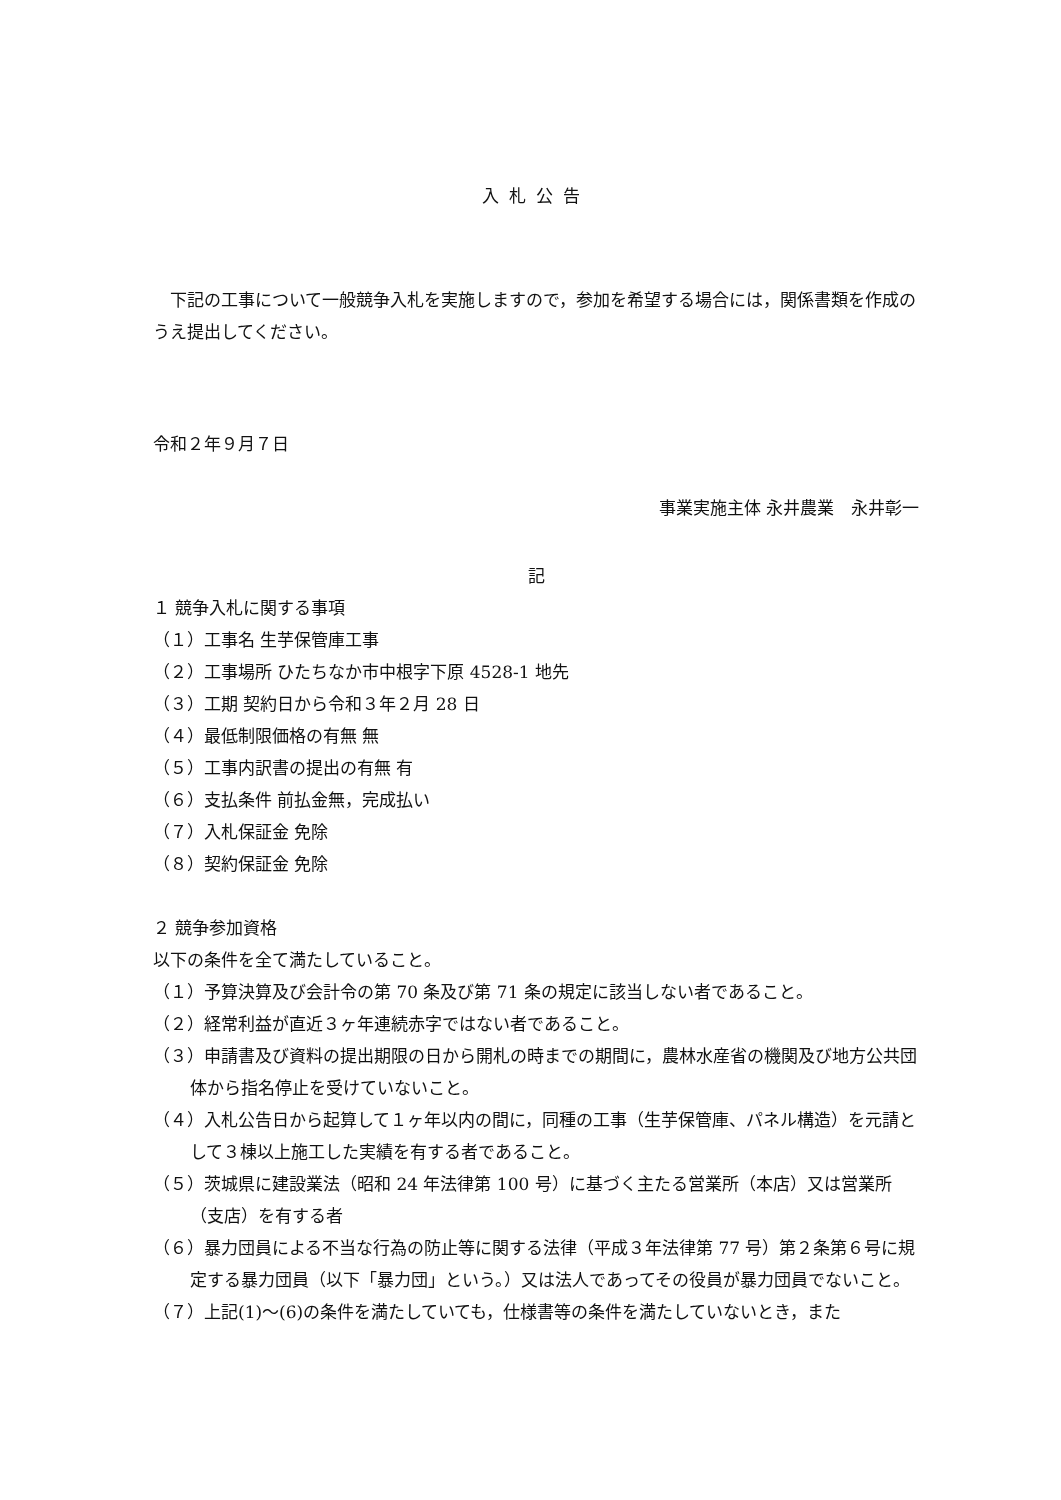入札公告
　下記の工事について一般競争入札を実施しますので，参加を希望する場合には，関係書類を作成のうえ提出してください。
令和２年９月７日
事業実施主体 永井農業　永井彰一
記
１ 競争入札に関する事項
（１）工事名 生芋保管庫工事
（２）工事場所 ひたちなか市中根字下原 4528-1 地先
（３）工期 契約日から令和３年２月 28 日
（４）最低制限価格の有無 無
（５）工事内訳書の提出の有無 有
（６）支払条件 前払金無，完成払い
（７）入札保証金 免除
（８）契約保証金 免除
２ 競争参加資格
以下の条件を全て満たしていること。
（１）予算決算及び会計令の第 70 条及び第 71 条の規定に該当しない者であること。
（２）経常利益が直近３ヶ年連続赤字ではない者であること。
（３）申請書及び資料の提出期限の日から開札の時までの期間に，農林水産省の機関及び地方公共団体から指名停止を受けていないこと。
（４）入札公告日から起算して１ヶ年以内の間に，同種の工事（生芋保管庫、パネル構造）を元請として３棟以上施工した実績を有する者であること。
（５）茨城県に建設業法（昭和 24 年法律第 100 号）に基づく主たる営業所（本店）又は営業所（支店）を有する者
（６）暴力団員による不当な行為の防止等に関する法律（平成３年法律第 77 号）第２条第６号に規定する暴力団員（以下「暴力団」という。）又は法人であってその役員が暴力団員でないこと。
（７）上記(1)～(6)の条件を満たしていても，仕様書等の条件を満たしていないとき，また